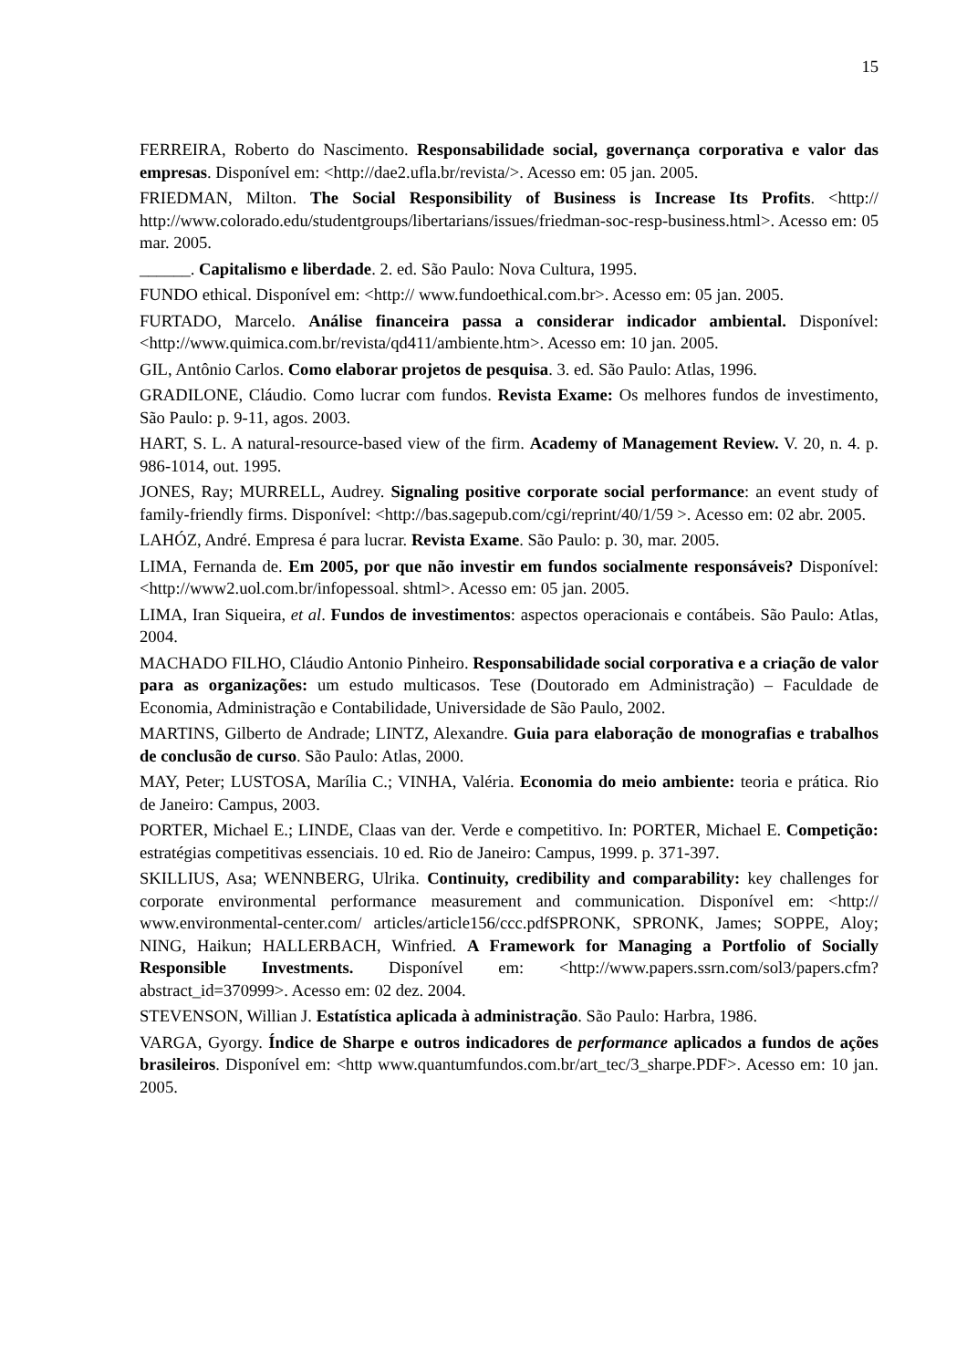15
FERREIRA, Roberto do Nascimento. Responsabilidade social, governança corporativa e valor das empresas. Disponível em: <http://dae2.ufla.br/revista/>. Acesso em: 05 jan. 2005.
FRIEDMAN, Milton. The Social Responsibility of Business is Increase Its Profits. <http:// http://www.colorado.edu/studentgroups/libertarians/issues/friedman-soc-resp-business.html>. Acesso em: 05 mar. 2005.
______. Capitalismo e liberdade. 2. ed. São Paulo: Nova Cultura, 1995.
FUNDO ethical. Disponível em: <http:// www.fundoethical.com.br>. Acesso em: 05 jan. 2005.
FURTADO, Marcelo. Análise financeira passa a considerar indicador ambiental. Disponível: <http://www.quimica.com.br/revista/qd411/ambiente.htm>. Acesso em: 10 jan. 2005.
GIL, Antônio Carlos. Como elaborar projetos de pesquisa. 3. ed. São Paulo: Atlas, 1996.
GRADILONE, Cláudio. Como lucrar com fundos. Revista Exame: Os melhores fundos de investimento, São Paulo: p. 9-11, agos. 2003.
HART, S. L. A natural-resource-based view of the firm. Academy of Management Review. V. 20, n. 4. p. 986-1014, out. 1995.
JONES, Ray; MURRELL, Audrey. Signaling positive corporate social performance: an event study of family-friendly firms. Disponível: <http://bas.sagepub.com/cgi/reprint/40/1/59 >. Acesso em: 02 abr. 2005.
LAHÓZ, André. Empresa é para lucrar. Revista Exame. São Paulo: p. 30, mar. 2005.
LIMA, Fernanda de. Em 2005, por que não investir em fundos socialmente responsáveis? Disponível: <http://www2.uol.com.br/infopessoal. shtml>. Acesso em: 05 jan. 2005.
LIMA, Iran Siqueira, et al. Fundos de investimentos: aspectos operacionais e contábeis. São Paulo: Atlas, 2004.
MACHADO FILHO, Cláudio Antonio Pinheiro. Responsabilidade social corporativa e a criação de valor para as organizações: um estudo multicasos. Tese (Doutorado em Administração) – Faculdade de Economia, Administração e Contabilidade, Universidade de São Paulo, 2002.
MARTINS, Gilberto de Andrade; LINTZ, Alexandre. Guia para elaboração de monografias e trabalhos de conclusão de curso. São Paulo: Atlas, 2000.
MAY, Peter; LUSTOSA, Marília C.; VINHA, Valéria. Economia do meio ambiente: teoria e prática. Rio de Janeiro: Campus, 2003.
PORTER, Michael E.; LINDE, Claas van der. Verde e competitivo. In: PORTER, Michael E. Competição: estratégias competitivas essenciais. 10 ed. Rio de Janeiro: Campus, 1999. p. 371-397.
SKILLIUS, Asa; WENNBERG, Ulrika. Continuity, credibility and comparability: key challenges for corporate environmental performance measurement and communication. Disponível em: <http:// www.environmental-center.com/ articles/article156/ccc.pdfSPRONK, SPRONK, James; SOPPE, Aloy; NING, Haikun; HALLERBACH, Winfried. A Framework for Managing a Portfolio of Socially Responsible Investments. Disponível em: <http://www.papers.ssrn.com/sol3/papers.cfm?abstract_id=370999>. Acesso em: 02 dez. 2004.
STEVENSON, Willian J. Estatística aplicada à administração. São Paulo: Harbra, 1986.
VARGA, Gyorgy. Índice de Sharpe e outros indicadores de performance aplicados a fundos de ações brasileiros. Disponível em: <http www.quantumfundos.com.br/art_tec/3_sharpe.PDF>. Acesso em: 10 jan. 2005.